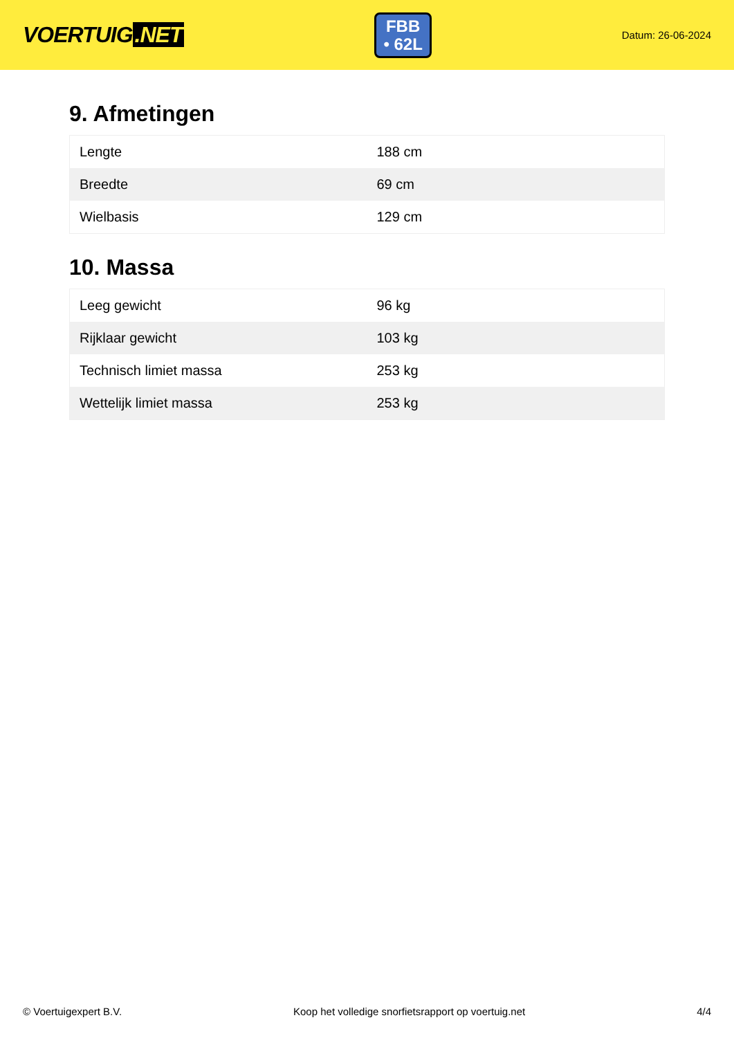VOERTUIG.NET
FBB
• 62L
Datum: 26-06-2024
9. Afmetingen
| Lengte | 188 cm |
| Breedte | 69 cm |
| Wielbasis | 129 cm |
10. Massa
| Leeg gewicht | 96 kg |
| Rijklaar gewicht | 103 kg |
| Technisch limiet massa | 253 kg |
| Wettelijk limiet massa | 253 kg |
© Voertuigexpert B.V. Koop het volledige snorfietsrapport op voertuig.net 4/4